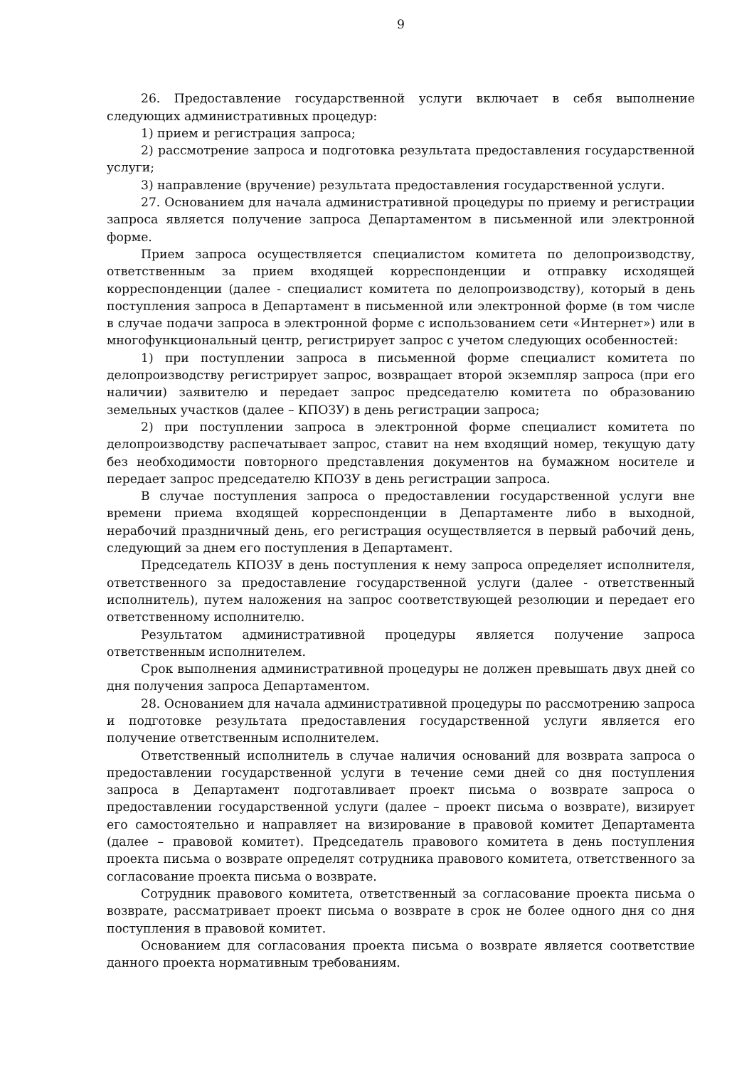9
26. Предоставление государственной услуги включает в себя выполнение следующих административных процедур:
1) прием и регистрация запроса;
2) рассмотрение запроса и подготовка результата предоставления государственной услуги;
3) направление (вручение) результата предоставления государственной услуги.
27. Основанием для начала административной процедуры по приему и регистрации запроса является получение запроса Департаментом в письменной или электронной форме.
Прием запроса осуществляется специалистом комитета по делопроизводству, ответственным за прием входящей корреспонденции и отправку исходящей корреспонденции (далее - специалист комитета по делопроизводству), который в день поступления запроса в Департамент в письменной или электронной форме (в том числе в случае подачи запроса в электронной форме с использованием сети «Интернет») или в многофункциональный центр, регистрирует запрос с учетом следующих особенностей:
1) при поступлении запроса в письменной форме специалист комитета по делопроизводству регистрирует запрос, возвращает второй экземпляр запроса (при его наличии) заявителю и передает запрос председателю комитета по образованию земельных участков (далее – КПОЗУ) в день регистрации запроса;
2) при поступлении запроса в электронной форме специалист комитета по делопроизводству распечатывает запрос, ставит на нем входящий номер, текущую дату без необходимости повторного представления документов на бумажном носителе и передает запрос председателю КПОЗУ в день регистрации запроса.
В случае поступления запроса о предоставлении государственной услуги вне времени приема входящей корреспонденции в Департаменте либо в выходной, нерабочий праздничный день, его регистрация осуществляется в первый рабочий день, следующий за днем его поступления в Департамент.
Председатель КПОЗУ в день поступления к нему запроса определяет исполнителя, ответственного за предоставление государственной услуги (далее - ответственный исполнитель), путем наложения на запрос соответствующей резолюции и передает его ответственному исполнителю.
Результатом административной процедуры является получение запроса ответственным исполнителем.
Срок выполнения административной процедуры не должен превышать двух дней со дня получения запроса Департаментом.
28. Основанием для начала административной процедуры по рассмотрению запроса и подготовке результата предоставления государственной услуги является его получение ответственным исполнителем.
Ответственный исполнитель в случае наличия оснований для возврата запроса о предоставлении государственной услуги в течение семи дней со дня поступления запроса в Департамент подготавливает проект письма о возврате запроса о предоставлении государственной услуги (далее – проект письма о возврате), визирует его самостоятельно и направляет на визирование в правовой комитет Департамента (далее – правовой комитет). Председатель правового комитета в день поступления проекта письма о возврате определят сотрудника правового комитета, ответственного за согласование проекта письма о возврате.
Сотрудник правового комитета, ответственный за согласование проекта письма о возврате, рассматривает проект письма о возврате в срок не более одного дня со дня поступления в правовой комитет.
Основанием для согласования проекта письма о возврате является соответствие данного проекта нормативным требованиям.